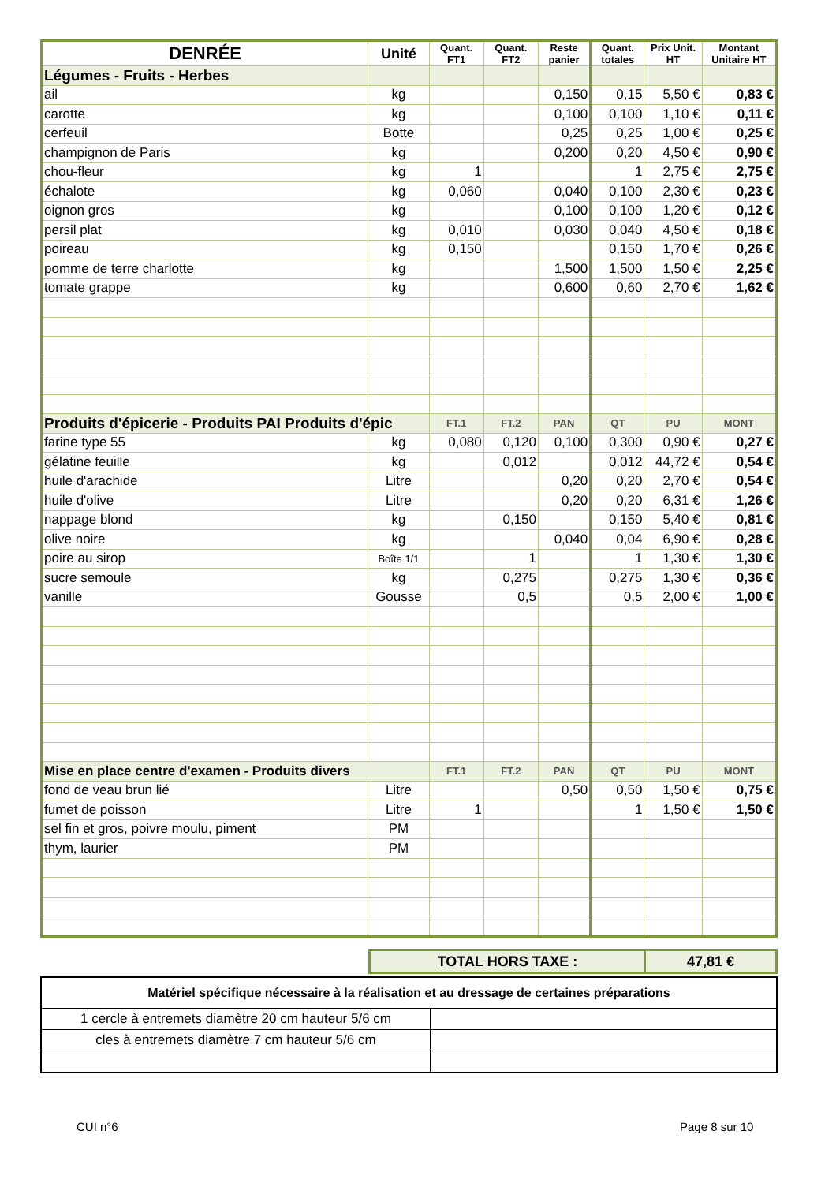| DENRÉE | Unité | Quant. FT1 | Quant. FT2 | Reste panier | Quant. totales | Prix Unit. HT | Montant Unitaire HT |
| --- | --- | --- | --- | --- | --- | --- | --- |
| Légumes - Fruits - Herbes | | | | | | | |
| ail | kg | | | 0,150 | 0,15 | 5,50 € | 0,83 € |
| carotte | kg | | | 0,100 | 0,100 | 1,10 € | 0,11 € |
| cerfeuil | Botte | | | 0,25 | 0,25 | 1,00 € | 0,25 € |
| champignon de Paris | kg | | | 0,200 | 0,20 | 4,50 € | 0,90 € |
| chou-fleur | kg | 1 | | | 1 | 2,75 € | 2,75 € |
| échalote | kg | 0,060 | | 0,040 | 0,100 | 2,30 € | 0,23 € |
| oignon gros | kg | | | 0,100 | 0,100 | 1,20 € | 0,12 € |
| persil plat | kg | 0,010 | | 0,030 | 0,040 | 4,50 € | 0,18 € |
| poireau | kg | 0,150 | | | 0,150 | 1,70 € | 0,26 € |
| pomme de terre charlotte | kg | | | 1,500 | 1,500 | 1,50 € | 2,25 € |
| tomate grappe | kg | | | 0,600 | 0,60 | 2,70 € | 1,62 € |
| Produits d'épicerie - Produits PAI Produits d'épic | | FT.1 | FT.2 | PAN | QT | PU | MONT |
| farine type 55 | kg | 0,080 | 0,120 | 0,100 | 0,300 | 0,90 € | 0,27 € |
| gélatine feuille | kg | | 0,012 | | 0,012 | 44,72 € | 0,54 € |
| huile d'arachide | Litre | | | 0,20 | 0,20 | 2,70 € | 0,54 € |
| huile d'olive | Litre | | | 0,20 | 0,20 | 6,31 € | 1,26 € |
| nappage blond | kg | | 0,150 | | 0,150 | 5,40 € | 0,81 € |
| olive noire | kg | | | 0,040 | 0,04 | 6,90 € | 0,28 € |
| poire au sirop | Boîte 1/1 | | 1 | | 1 | 1,30 € | 1,30 € |
| sucre semoule | kg | | 0,275 | | 0,275 | 1,30 € | 0,36 € |
| vanille | Gousse | | 0,5 | | 0,5 | 2,00 € | 1,00 € |
| Mise en place centre d'examen - Produits divers | | FT.1 | FT.2 | PAN | QT | PU | MONT |
| fond de veau brun lié | Litre | | | 0,50 | 0,50 | 1,50 € | 0,75 € |
| fumet de poisson | Litre | 1 | | | 1 | 1,50 € | 1,50 € |
| sel fin et gros, poivre moulu, piment | PM | | | | | | |
| thym, laurier | PM | | | | | | |
| TOTAL HORS TAXE : | 47,81 € |
| Matériel spécifique nécessaire à la réalisation et au dressage de certaines préparations | |
| 1 cercle à entremets diamètre 20 cm hauteur 5/6 cm | |
| cles à entremets diamètre 7 cm hauteur 5/6 cm | |
CUI n°6 Page 8 sur 10